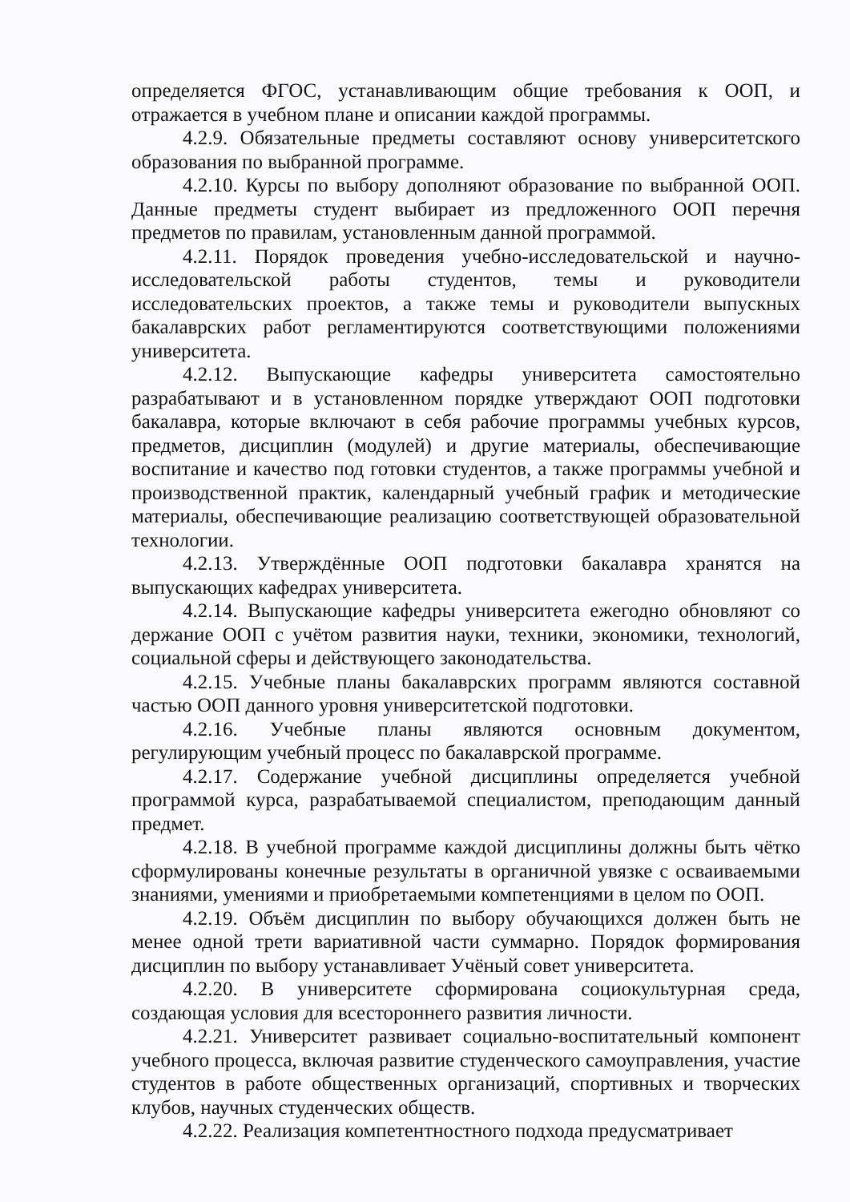определяется ФГОС, устанавливающим общие требования к ООП, и отражается в учебном плане и описании каждой программы.
4.2.9. Обязательные предметы составляют основу университетского образования по выбранной программе.
4.2.10. Курсы по выбору дополняют образование по выбранной ООП. Данные предметы студент выбирает из предложенного ООП перечня предметов по правилам, установленным данной программой.
4.2.11. Порядок проведения учебно-исследовательской и научно-исследовательской работы студентов, темы и руководители исследовательских проектов, а также темы и руководители выпускных бакалаврских работ регламентируются соответствующими положениями университета.
4.2.12. Выпускающие кафедры университета самостоятельно разрабатывают и в установленном порядке утверждают ООП подготовки бакалавра, которые включают в себя рабочие программы учебных курсов, предметов, дисциплин (модулей) и другие материалы, обеспечивающие воспитание и качество под готовки студентов, а также программы учебной и производственной практик, календарный учебный график и методические материалы, обеспечивающие реализацию соответствующей образовательной технологии.
4.2.13. Утверждённые ООП подготовки бакалавра хранятся на выпускающих кафедрах университета.
4.2.14. Выпускающие кафедры университета ежегодно обновляют со держание ООП с учётом развития науки, техники, экономики, технологий, социальной сферы и действующего законодательства.
4.2.15. Учебные планы бакалаврских программ являются составной частью ООП данного уровня университетской подготовки.
4.2.16. Учебные планы являются основным документом, регулирующим учебный процесс по бакалаврской программе.
4.2.17. Содержание учебной дисциплины определяется учебной программой курса, разрабатываемой специалистом, преподающим данный предмет.
4.2.18. В учебной программе каждой дисциплины должны быть чётко сформулированы конечные результаты в органичной увязке с осваиваемыми знаниями, умениями и приобретаемыми компетенциями в целом по ООП.
4.2.19. Объём дисциплин по выбору обучающихся должен быть не менее одной трети вариативной части суммарно. Порядок формирования дисциплин по выбору устанавливает Учёный совет университета.
4.2.20. В университете сформирована социокультурная среда, создающая условия для всестороннего развития личности.
4.2.21. Университет развивает социально-воспитательный компонент учебного процесса, включая развитие студенческого самоуправления, участие студентов в работе общественных организаций, спортивных и творческих клубов, научных студенческих обществ.
4.2.22. Реализация компетентностного подхода предусматривает